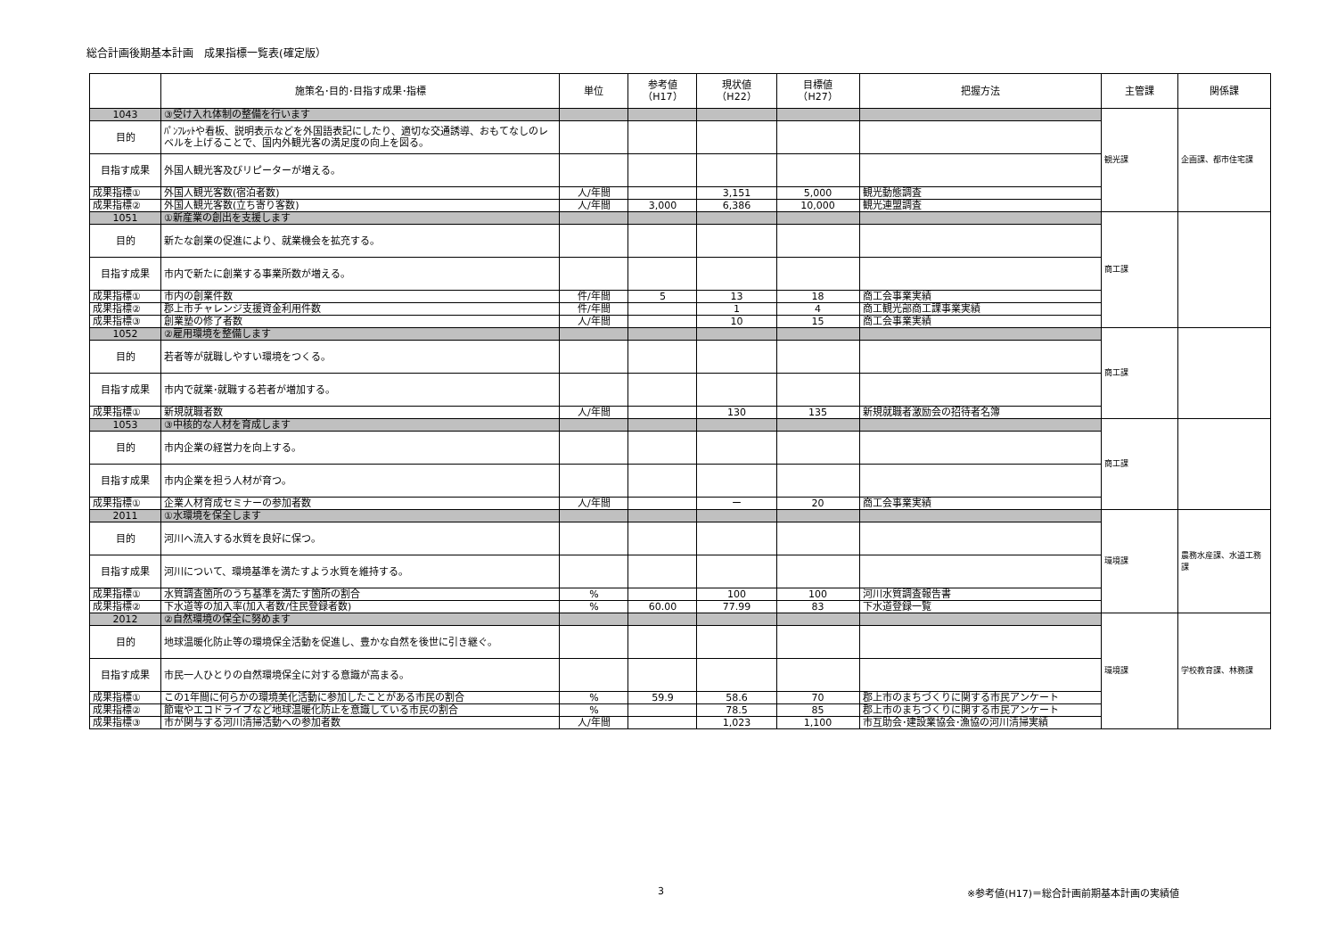総合計画後期基本計画　成果指標一覧表(確定版）
| | 施策名･目的･目指す成果･指標 | 単位 | 参考値 （H17） | 現状値 （H22） | 目標値 （H27） | 把握方法 | 主管課 | 関係課 |
| --- | --- | --- | --- | --- | --- | --- | --- | --- |
| 1043 | ③受け入れ体制の整備を行います | | | | | | 観光課 | 企画課、都市住宅課 |
| 目的 | ﾊﾟﾝﾌﾚｯﾄや看板、説明表示などを外国語表記にしたり、適切な交通誘導、おもてなしのレベルを上げることで、国内外観光客の満足度の向上を図る。 | | | | | | | |
| 目指す成果 | 外国人観光客及びリピーターが増える。 | | | | | | | |
| 成果指標① | 外国人観光客数(宿泊者数) | 人/年間 | | 3,151 | 5,000 | 観光動態調査 | | |
| 成果指標② | 外国人観光客数(立ち寄り客数) | 人/年間 | 3,000 | 6,386 | 10,000 | 観光連盟調査 | | |
| 1051 | ①新産業の創出を支援します | | | | | | 商工課 | |
| 目的 | 新たな創業の促進により、就業機会を拡充する。 | | | | | | | |
| 目指す成果 | 市内で新たに創業する事業所数が増える。 | | | | | | | |
| 成果指標① | 市内の創業件数 | 件/年間 | 5 | 13 | 18 | 商工会事業実績 | | |
| 成果指標② | 郡上市チャレンジ支援資金利用件数 | 件/年間 | | 1 | 4 | 商工観光部商工課事業実績 | | |
| 成果指標③ | 創業塾の修了者数 | 人/年間 | | 10 | 15 | 商工会事業実績 | | |
| 1052 | ②雇用環境を整備します | | | | | | 商工課 | |
| 目的 | 若者等が就職しやすい環境をつくる。 | | | | | | | |
| 目指す成果 | 市内で就業･就職する若者が増加する。 | | | | | | | |
| 成果指標① | 新規就職者数 | 人/年間 | | 130 | 135 | 新規就職者激励会の招待者名簿 | | |
| 1053 | ③中核的な人材を育成します | | | | | | 商工課 | |
| 目的 | 市内企業の経営力を向上する。 | | | | | | | |
| 目指す成果 | 市内企業を担う人材が育つ。 | | | | | | | |
| 成果指標① | 企業人材育成セミナーの参加者数 | 人/年間 | | ー | 20 | 商工会事業実績 | | |
| 2011 | ①水環境を保全します | | | | | | 環境課 | 農務水産課、水道工務課 |
| 目的 | 河川へ流入する水質を良好に保つ。 | | | | | | | |
| 目指す成果 | 河川について、環境基準を満たすよう水質を維持する。 | | | | | | | |
| 成果指標① | 水質調査箇所のうち基準を満たす箇所の割合 | % | | 100 | 100 | 河川水質調査報告書 | | |
| 成果指標② | 下水道等の加入率(加入者数/住民登録者数) | % | 60.00 | 77.99 | 83 | 下水道登録一覧 | | |
| 2012 | ②自然環境の保全に努めます | | | | | | 環境課 | 学校教育課、林務課 |
| 目的 | 地球温暖化防止等の環境保全活動を促進し、豊かな自然を後世に引き継ぐ。 | | | | | | | |
| 目指す成果 | 市民一人ひとりの自然環境保全に対する意識が高まる。 | | | | | | | |
| 成果指標① | この1年間に何らかの環境美化活動に参加したことがある市民の割合 | % | 59.9 | 58.6 | 70 | 郡上市のまちづくりに関する市民アンケート | | |
| 成果指標② | 節電やエコドライブなど地球温暖化防止を意識している市民の割合 | % | | 78.5 | 85 | 郡上市のまちづくりに関する市民アンケート | | |
| 成果指標③ | 市が関与する河川清掃活動への参加者数 | 人/年間 | | 1,023 | 1,100 | 市互助会･建設業協会･漁協の河川清掃実績 | | |
3 ※参考値(H17)＝総合計画前期基本計画の実績値